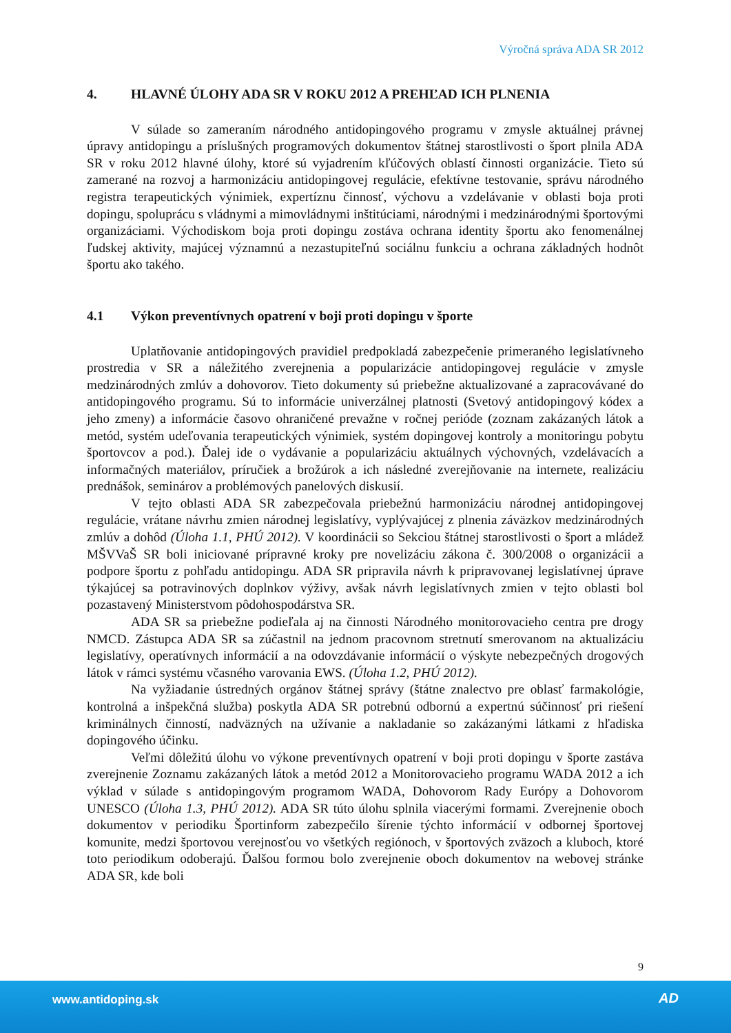Výročná správa ADA SR 2012
4. HLAVNÉ ÚLOHY ADA SR V ROKU 2012 A PREHĽAD ICH PLNENIA
V súlade so zameraním národného antidopingového programu v zmysle aktuálnej právnej úpravy antidopingu a príslušných programových dokumentov štátnej starostlivosti o šport plnila ADA SR v roku 2012 hlavné úlohy, ktoré sú vyjadrením kľúčových oblastí činnosti organizácie. Tieto sú zamerané na rozvoj a harmonizáciu antidopingovej regulácie, efektívne testovanie, správu národného registra terapeutických výnimiek, expertíznu činnosť, výchovu a vzdelávanie v oblasti boja proti dopingu, spoluprácu s vládnymi a mimovládnymi inštitúciami, národnými i medzinárodnými športovými organizáciami. Východiskom boja proti dopingu zostáva ochrana identity športu ako fenomenálnej ľudskej aktivity, majúcej významnú a nezastupiteľnú sociálnu funkciu a ochrana základných hodnôt športu ako takého.
4.1 Výkon preventívnych opatrení v boji proti dopingu v športe
Uplatňovanie antidopingových pravidiel predpokladá zabezpečenie primeraného legislatívneho prostredia v SR a náležitého zverejnenia a popularizácie antidopingovej regulácie v zmysle medzinárodných zmlúv a dohovorov. Tieto dokumenty sú priebežne aktualizované a zapracovávané do antidopingového programu. Sú to informácie univerzálnej platnosti (Svetový antidopingový kódex a jeho zmeny) a informácie časovo ohraničené prevažne v ročnej perióde (zoznam zakázaných látok a metód, systém udeľovania terapeutických výnimiek, systém dopingovej kontroly a monitoringu pobytu športovcov a pod.). Ďalej ide o vydávanie a popularizáciu aktuálnych výchovných, vzdelávacích a informačných materiálov, príručiek a brožúrok a ich následné zverejňovanie na internete, realizáciu prednášok, seminárov a problémových panelových diskusií.
V tejto oblasti ADA SR zabezpečovala priebežnú harmonizáciu národnej antidopingovej regulácie, vrátane návrhu zmien národnej legislatívy, vyplývajúcej z plnenia záväzkov medzinárodných zmlúv a dohôd (Úloha 1.1, PHÚ 2012). V koordinácii so Sekciou štátnej starostlivosti o šport a mládež MŠVVaŠ SR boli iniciované prípravné kroky pre novelizáciu zákona č. 300/2008 o organizácii a podpore športu z pohľadu antidopingu. ADA SR pripravila návrh k pripravovanej legislatívnej úprave týkajúcej sa potravinových doplnkov výživy, avšak návrh legislatívnych zmien v tejto oblasti bol pozastavený Ministerstvom pôdohospodárstva SR.
ADA SR sa priebežne podieľala aj na činnosti Národného monitorovacieho centra pre drogy NMCD. Zástupca ADA SR sa zúčastnil na jednom pracovnom stretnutí smerovanom na aktualizáciu legislatívy, operatívnych informácií a na odovzdávanie informácií o výskyte nebezpečných drogových látok v rámci systému včasného varovania EWS. (Úloha 1.2, PHÚ 2012).
Na vyžiadanie ústredných orgánov štátnej správy (štátne znalectvo pre oblasť farmakológie, kontrolná a inšpekčná služba) poskytla ADA SR potrebnú odbornú a expertnú súčinnosť pri riešení kriminálnych činností, nadväzných na užívanie a nakladanie so zakázanými látkami z hľadiska dopingového účinku.
Veľmi dôležitú úlohu vo výkone preventívnych opatrení v boji proti dopingu v športe zastáva zverejnenie Zoznamu zakázaných látok a metód 2012 a Monitorovacieho programu WADA 2012 a ich výklad v súlade s antidopingovým programom WADA, Dohovorom Rady Európy a Dohovorom UNESCO (Úloha 1.3, PHÚ 2012). ADA SR túto úlohu splnila viacerými formami. Zverejnenie oboch dokumentov v periodiku Športinform zabezpečilo šírenie týchto informácií v odbornej športovej komunite, medzi športovou verejnosťou vo všetkých regiónoch, v športových zväzoch a kluboch, ktoré toto periodikum odoberajú. Ďalšou formou bolo zverejnenie oboch dokumentov na webovej stránke ADA SR, kde boli
9
www.antidoping.sk AD